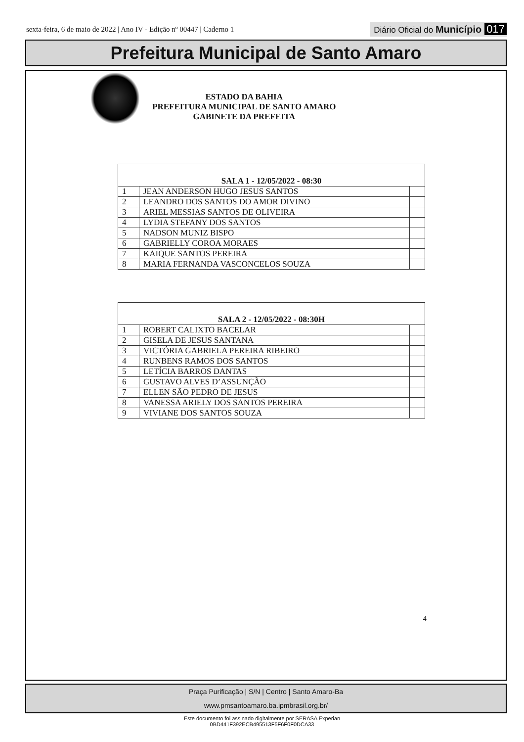sexta-feira, 6 de maio de 2022 | Ano IV - Edição nº 00447 | Caderno 1
Diário Oficial do Município 017
Prefeitura Municipal de Santo Amaro
ESTADO DA BAHIA
PREFEITURA MUNICIPAL DE SANTO AMARO
GABINETE DA PREFEITA
| SALA 1 - 12/05/2022 - 08:30 | | |
| 1 | JEAN ANDERSON HUGO JESUS SANTOS | |
| 2 | LEANDRO DOS SANTOS DO AMOR DIVINO | |
| 3 | ARIEL MESSIAS SANTOS DE OLIVEIRA | |
| 4 | LYDIA STEFANY DOS SANTOS | |
| 5 | NADSON MUNIZ BISPO | |
| 6 | GABRIELLY COROA MORAES | |
| 7 | KAIQUE SANTOS PEREIRA | |
| 8 | MARIA FERNANDA VASCONCELOS SOUZA | |
| SALA 2 - 12/05/2022 - 08:30H | | |
| 1 | ROBERT CALIXTO BACELAR | |
| 2 | GISELA DE JESUS SANTANA | |
| 3 | VICTÓRIA GABRIELA PEREIRA RIBEIRO | |
| 4 | RUNBENS RAMOS DOS SANTOS | |
| 5 | LETÍCIA BARROS DANTAS | |
| 6 | GUSTAVO ALVES D’ASSUNÇÃO | |
| 7 | ELLEN SÃO PEDRO DE JESUS | |
| 8 | VANESSA ARIELY DOS SANTOS PEREIRA | |
| 9 | VIVIANE DOS SANTOS SOUZA | |
4
Praça Purificação | S/N | Centro | Santo Amaro-Ba
www.pmsantoamaro.ba.ipmbrasil.org.br/
Este documento foi assinado digitalmente por SERASA Experian
0BD441F392ECB495513F5F6F0F0DCA33